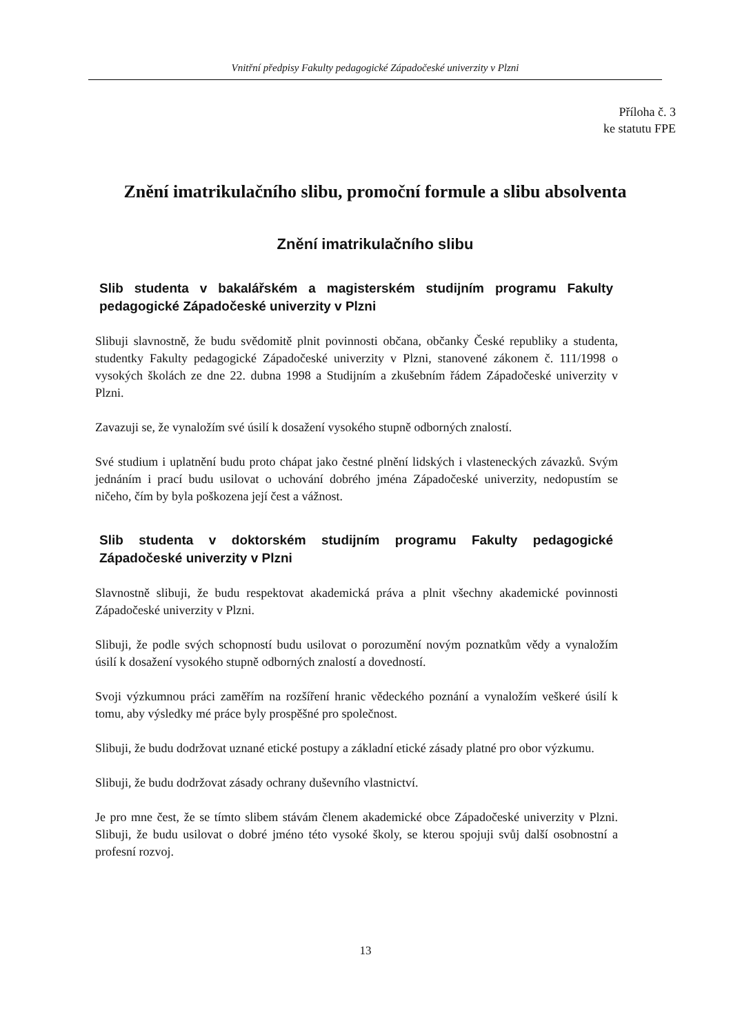Vnitřní předpisy Fakulty pedagogické Západočeské univerzity v Plzni
Příloha č. 3
ke statutu FPE
Znění imatrikulačního slibu, promoční formule a slibu absolventa
Znění imatrikulačního slibu
Slib studenta v bakalářském a magisterském studijním programu Fakulty pedagogické Západočeské univerzity v Plzni
Slibuji slavnostně, že budu svědomitě plnit povinnosti občana, občanky České republiky a studenta, studentky Fakulty pedagogické Západočeské univerzity v Plzni, stanovené zákonem č. 111/1998 o vysokých školách ze dne 22. dubna 1998 a Studijním a zkušebním řádem Západočeské univerzity v Plzni.
Zavazuji se, že vynaložím své úsilí k dosažení vysokého stupně odborných znalostí.
Své studium i uplatnění budu proto chápat jako čestné plnění lidských i vlasteneckých závazků. Svým jednáním i prací budu usilovat o uchování dobrého jména Západočeské univerzity, nedopustím se ničeho, čím by byla poškozena její čest a vážnost.
Slib studenta v doktorském studijním programu Fakulty pedagogické Západočeské univerzity v Plzni
Slavnostně slibuji, že budu respektovat akademická práva a plnit všechny akademické povinnosti Západočeské univerzity v Plzni.
Slibuji, že podle svých schopností budu usilovat o porozumění novým poznatkům vědy a vynaložím úsilí k dosažení vysokého stupně odborných znalostí a dovedností.
Svoji výzkumnou práci zaměřím na rozšíření hranic vědeckého poznání a vynaložím veškeré úsilí k tomu, aby výsledky mé práce byly prospěšné pro společnost.
Slibuji, že budu dodržovat uznané etické postupy a základní etické zásady platné pro obor výzkumu.
Slibuji, že budu dodržovat zásady ochrany duševního vlastnictví.
Je pro mne čest, že se tímto slibem stávám členem akademické obce Západočeské univerzity v Plzni. Slibuji, že budu usilovat o dobré jméno této vysoké školy, se kterou spojuji svůj další osobnostní a profesní rozvoj.
13